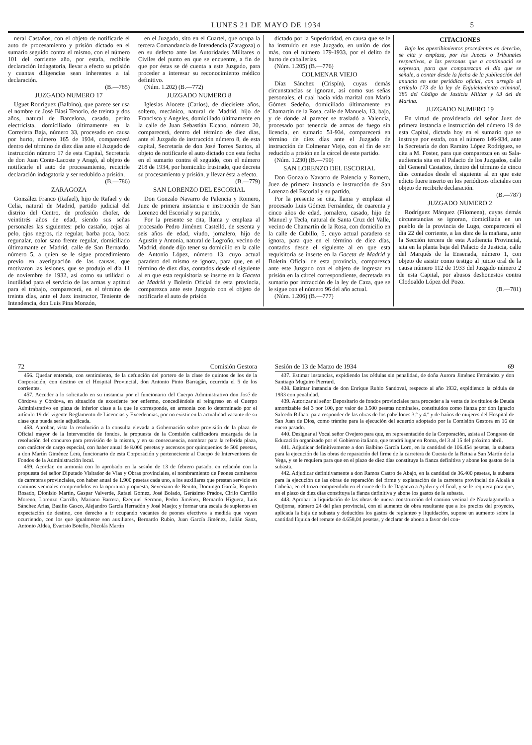LUNES 21 DE MAYO DE 1934 5
neral Castaños, con el objeto de notificarle el auto de procesamiento y prisión dictado en el sumario seguido contra el mismo, con el número 101 del corriente año, por estafa, recibirle declaración indagatoria, llevar a efecto su prisión y cuantas diligencias sean inherentes a tal declaración.
(B.—785)
JUZGADO NUMERO 17
Uguet Rodríguez (Balbino), que parece ser usa el nombre de José Blasi Tenorio, de treinta y dos años, natural de Barcelona, casado, perito electricista, domiciliado últimamente en la Corredera Baja, número 33, procesado en causa por hurto, número 165 de 1934, comparecerá dentro del término de diez días ante el Juzgado de instrucción número 17 de esta Capital, Secretaría de don Juan Conte-Lacoste y Aragó, al objeto de notificarle el auto de procesamiento, recicirle declaración indagatoria y ser redubido a prisión.
(B.—786)
ZARAGOZA
González Franco (Rafael), hijo de Rafael y de Celia, natural de Madrid, partido judicial del distrito del Centro, de profesión chofer, de veintitrés años de edad, siendo sus señas personales las siguientes: pelo castaño, cejas al pelo, ojos negros, riz regular, barba poca, boca regunalar, color sano frente regular, domiciliado últimamante en Madrid, calle de San Bernardo, número 5, a quien se le sigue procedimiento previo en averiguación de las causas, que motivaron las lesiones, que se produjo el día 11 de noviembre de 1932, así como su utilidad o inutilidad para el servicio de las armas y aptitud para el trabajo, comparecerá, en el término de treinta días, ante el Juez instructor, Teniente de Intendencia, don Luis Pina Monzón,
en el Juzgado, sito en el Cuartel, que ocupa la tercera Comandancia de Intendencia (Zaragoza) o en su defecto ante las Autoridades Militares o Civiles del punto en que se encuentre, a fin de que por éstas se dé cuenta a este Juzgado, para proceder a interesar su reconocimiento médico definitivo.
(Núm. 1.202) (B.—772)
JUZGADO NUMERO 8
Iglesias Alocete (Carlos), de diecisiete años, soltero, mecánico, natural de Madrid, hijo de Francisco y Angeles, domiciliado últimamente en la calle de Juan Sebastián Elcano, número 20, comparecerá, dentro del término de diez días, ante el Juzgado de instrucción número 8, de esta capital, Secretaría de don José Torres Santos, al objeto de notificarle el auto dictado con esta fecha en el sumario contra él seguido, con el número 218 de 1934, por homicidio frustrado, que decreta su procesamiento y prisión, y llevar ésta a efecto.
(B.—779)
SAN LORENZO DEL ESCORIAL
Don Gonzalo Navarro de Palencia y Romero, Juez de primera instancia e instrucción de San Lorenzo del Escorial y su partido,
Por la presente se cita, llama y emplaza al procesado Pedro Jiménez Castelló, de sesenta y seis años de edad, viudo, jornalero, hijo de Agustín y Antonia, natural de Logroño, vecino de Madrid, donde dijo tener su domicilio en la calle de Antonio López, número 13, cuyo actual paradero del mismo se ignora, para que, en el término de diez días, contados desde el siguiente al en que esta requisitoria se inserte en la Gaceta de Madrid y Boletín Oficial de esta provincia, comparezca ante este Juzgado con el objeto de notificarle el auto de prisión
dictado por la Superioridad, en causa que se le ha instruído en este Juzgado, en unión de dos más, con el número 179-1933, por el delito de hurto de caballerías.
(Núm. 1.205) (B.—776)
COLMENAR VIEJO
Díaz Sánchez (Crispín), cuyas demás circunstancias se ignoran, así como sus señas personales, el cual hacía vida marital con María Gómez Sedeño, domiciliado últimamente en Chamartín de la Rosa, calle de Manuela, 13, bajo, y de donde al parecer se trasladó a Valencia, procesado por tenencia de armas de fuego sin licencia, en sumario 51-934, comparecerá en término de diez días ante el Juzgado de instrucción de Colmenar Viejo, con el fin de ser reducido a prisión en la cárcel de este partido.
(Núm. 1.230) (B.—790)
SAN LORENZO DEL ESCORIAL
Don Gonzalo Navarro de Palencia y Romero, Juez de primera instancia e instrucción de San Lorenzo del Escorial y su partido,
Por la presente se cita, llama y emplaza al procesado Luis Gómez Fernández, de cuarenta y cinco años de edad, jornalero, casado, hijo de Manuel y Tecla, natural de Santa Cruz del Valle, vecino de Chamartín de la Rosa, con domicilio en la calle de Cubillo, 5, cuyo actual paradero se ignora, para que en el término de diez días, contados desde el siguiente al en que esta requisitoria se inserte en la Gaceta de Madrid y Boletín Oficial de esta provincia, comparezca ante este Juzgado con el objeto de ingresar en prisión en la cárcel correspondiente, decretada en sumario por infracción de la ley de Caza, que se le sigue con el número 96 del año actual.
(Núm. 1.206) (B.—777)
CITACIONES
Bajo los apercibimientos procedentes en derecho, se cita y emplaza, por los Jueces o Tribunales respectivos, a las personas que a continuació se expresan, para que comparezcan el día que se señale, a contar desde la fecha de la publicación del anuncio en este periódico oficial, con arreglo al artículo 173 de la ley de Enjuiciamiento criminal, 380 del Código de Justicia Militar y 63 del de Marina.
JUZGADO NUMERO 19
En virtud de providencia del señor Juez de primera instancia e instrucción del número 19 de esta Capital, dictada hoy en el sumario que se instruye por estafa, con el número 146-934, ante la Secretaría de don Ramiro López Rodríguez, se cita a M. Foster, para que comparezca en su Sala-audiencia sita en el Palacio de los Juzgados, calle del General Castaños, dentro del término de cinco días contados desde el siguiente al en que este edicto fuere inserto en los periódicos oficiales con objeto de recibirle declaración.
(B.—787)
JUZGADO NUMERO 2
Rodríguez Márquez (Filomena), cuyas demás circunstancias se ignoran, domiciliada en un pueblo de la provincia de Lugo, comparecerá el día 22 del corriente, a las diez de la mañana, ante la Sección tercera de esta Audiencia Provincial, sita en la planta baja del Palacio de Justicia, calle del Marqués de la Ensenada, número 1, con objeto de asistir como testigo al juicio oral de la causa número 112 de 1933 del Juzgado número 2 de esta Capital, por abusos deshonestos contra Clodoaldo López del Pozo.
(B.—781)
72 Comisión Gestora
456. Quedar enterada, con sentimiento, de la defunción del portero de la clase de quintos de los de la Corporación, con destino en el Hospital Provincial, don Antonio Pinto Barragán, ocurrida el 5 de los corrientes.
457. Acceder a lo solicitado en su instancia por el funcionario del Cuerpo Administrativo don José de Córdova y Córdova, en situación de excedente por enfermo, concediéndole el reingreso en el Cuerpo Administrativo en plaza de inferior clase a la que le corresponde, en armonía con lo determinado por el artículo 19 del vigente Reglamento de Licencias y Excedencias, por no existir en la actualidad vacante de su clase que pueda serle adjudicada.
458. Aprobar, vista la resolución a la consulta elevada a Gobernación sobre provisión de la plaza de Oficial mayor de la Intervención de fondos, la propuesta de la Comisión calificadora encargada de la resolución del concurso para provisión de la misma, y en su consecuencia, nombrar para la referida plaza, con carácter de cargo especial, con haber anual de 8.000 pesetas y ascensos por quinquenios de 500 pesetas, a don Martín Giménez Lera, funcionario de esta Corporación y perteneciente al Cuerpo de Interventores de Fondos de la Administración local.
459. Acordar, en armonía con lo aprobado en la sesión de 13 de febrero pasado, en relación con la propuesta del señor Diputado Visitador de Vías y Obras provinciales, el nombramiento de Peones camineros de carreteras provinciales, con haber anual de 1.900 pesetas cada uno, a los auxiliares que prestan servicio en caminos vecinales comprendidos en la oportuna propuesta, Severiano de Benito, Domingo García, Ruperto Rosado, Dionisio Martín, Gaspar Valverde, Rafael Gómez, José Bolado, Gerásimo Prados, Cirilo Carrillo Moreno, Lorenzo Carrillo, Mariano Barrera, Ezequiel Serrano, Pedro Jiménez, Bernardo Higuera, Luis Sánchez Arias, Basilio Gasco, Alejandro García Herradón y José Maejo; y formar una escala de suplentes en expectación de destino, con derecho a ir ocupando vacantes de peones efectivos a medida que vayan ocurriendo, con los que igualmente son auxiliares, Bernardo Rubio, Juan García Jiménez, Julián Sanz, Antonio Aldea, Evaristo Botello, Nicolás Martín
Sesión de 13 de Marzo de 1934 69
437. Estimar instancias, expidiendo las cédulas sin penalidad, de doña Aurora Jiménez Fernández y don Santiago Muguiro Pierrard.
438. Estimar instancia de don Enrique Rubio Sandoval, respecto al año 1932, expidiendo la cédula de 1933 con penalidad.
439. Autorizar al señor Depositario de fondos provinciales para proceder a la venta de los títulos de Deuda amortizable del 3 por 100, por valor de 3.500 pesetas nominales, constituídos como fianza por don Ignacio Salcedo Bilbao, para responder de las obras de los pabellones 3.º y 4.º y de baños de mujeres del Hospital de San Juan de Dios, como trámite para la ejecución del acuerdo adoptado por la Comisión Gestora en 16 de enero pasado.
440. Designar al Vocal señor Ovejero para que, en representación de la Corporación, asista al Congreso de Educación organizado por el Gobierno italiano, que tendrá lugar en Roma, del 3 al 15 del próximo abril.
441. Adjudicar definitivamente a don Balbino García Loro, en la cantidad de 106.454 pesetas, la subasta para la ejecución de las obras de reparación del firme de la carretera de Cuesta de la Reina a San Martín de la Vega, y se le requiera para que en el plazo de diez días constituya la fianza definitiva y abone los gastos de la subasta.
442. Adjudicar definitivamente a don Ramos Castro de Abajo, en la cantidad de 36.400 pesetas, la subasta para la ejecución de las obras de reparación del firme y explanación de la carretera provincial de Alcalá a Cobeña, en el trozo comprendido en el cruce de la de Daganzo a Ajalvir y el final, y se le requiera para que, en el plazo de diez días constituya la fianza definitiva y abone los gastos de la subasta.
443. Aprobar la liquidación de las obras de nueva construcción del camino vecinal de Navalagamella a Quijorna, número 24 del plan provincial, con el aumento de obra resultante que a los precios del proyecto, aplicada la baja de subasta y deducidos los gastos de replanteo y liquidación, supone un aumento sobre la cantidad líquida del remate de 4.658,04 pesetas, y declarar de abono a favor del con-